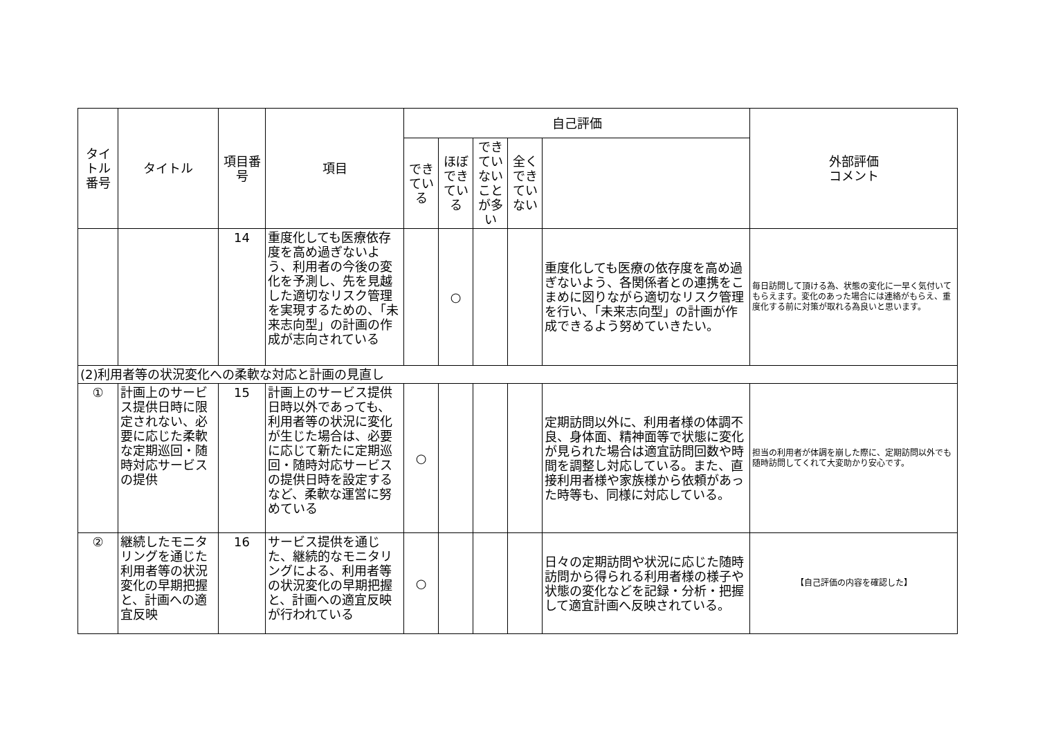| タイトル番号 | タイトル | 項目番号 | 項目 | 自己評価 | | | | | 外部評価 コメント |
| --- | --- | --- | --- | --- | --- | --- | --- | --- | --- |
| | | | | できている | ほぼできている | できていないことが多い | 全くできていない | | |
| | | 14 | 重度化しても医療依存度を高め過ぎないよう、利用者の今後の変化を予測し、先を見越した適切なリスク管理を実現するための、「未来志向型」の計画の作成が志向されている | | ○ | | | 重度化しても医療の依存度を高め過ぎないよう、各関係者との連携をこまめに図りながら適切なリスク管理を行い、「未来志向型」の計画が作成できるよう努めていきたい。 | 毎日訪問して頂ける為、状態の変化に一早く気付いてもらえます。変化のあった場合には連絡がもらえ、重度化する前に対策が取れる為良いと思います。 |
| (2)利用者等の状況変化への柔軟な対応と計画の見直し | | | | | | | | | |
| ① | 計画上のサービス提供日時に限定されない、必要に応じた柔軟な定期巡回・随時対応サービスの提供 | 15 | 計画上のサービス提供日時以外であっても、利用者等の状況に変化が生じた場合は、必要に応じて新たに定期巡回・随時対応サービスの提供日時を設定するなど、柔軟な運営に努めている | ○ | | | | 定期訪問以外に、利用者様の体調不良、身体面、精神面等で状態に変化が見られた場合は適宜訪問回数や時間を調整し対応している。また、直接利用者様や家族様から依頼があった時等も、同様に対応している。 | 担当の利用者が体調を崩した際に、定期訪問以外でも随時訪問してくれて大変助かり安心です。 |
| ② | 継続したモニタリングを通じた利用者等の状況変化の早期把握と、計画への適宜反映 | 16 | サービス提供を通じた、継続的なモニタリングによる、利用者等の状況変化の早期把握と、計画への適宜反映が行われている | ○ | | | | 日々の定期訪問や状況に応じた随時訪問から得られる利用者様の様子や状態の変化などを記録・分析・把握して適宜計画へ反映されている。 | 【自己評価の内容を確認した】 |